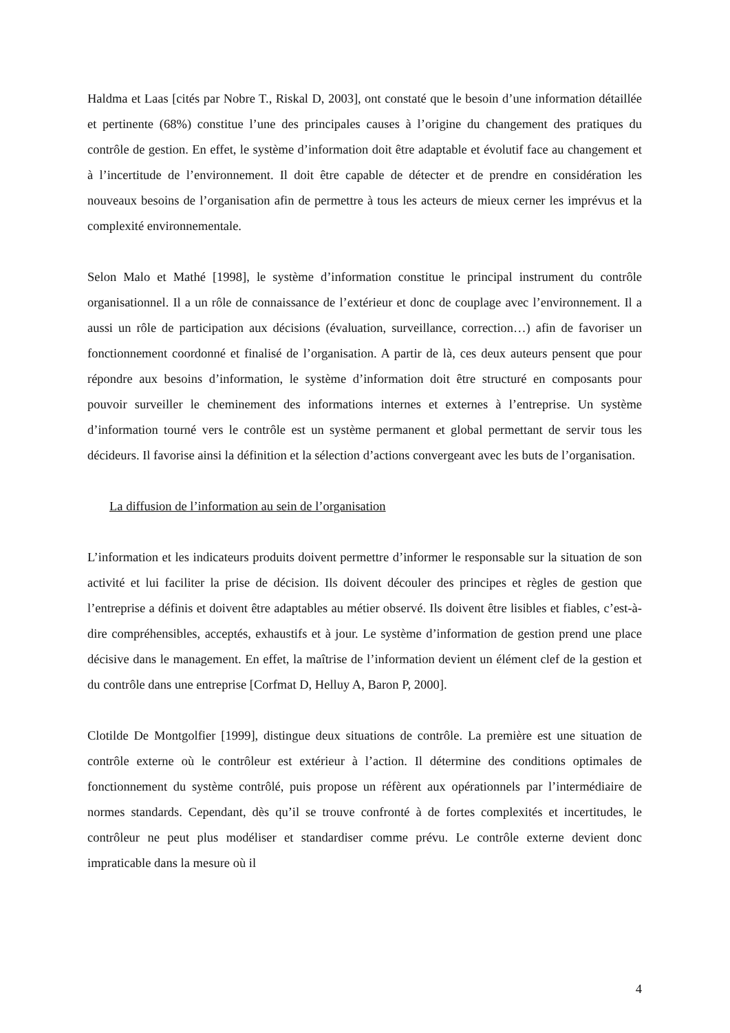Haldma et Laas [cités par Nobre T., Riskal D, 2003], ont constaté que le besoin d’une information détaillée et pertinente (68%) constitue l’une des principales causes à l’origine du changement des pratiques du contrôle de gestion. En effet, le système d’information doit être adaptable et évolutif face au changement et à l’incertitude de l’environnement. Il doit être capable de détecter et de prendre en considération les nouveaux besoins de l’organisation afin de permettre à tous les acteurs de mieux cerner les imprévus et la complexité environnementale.
Selon Malo et Mathé [1998], le système d’information constitue le principal instrument du contrôle organisationnel. Il a un rôle de connaissance de l’extérieur et donc de couplage avec l’environnement. Il a aussi un rôle de participation aux décisions (évaluation, surveillance, correction…) afin de favoriser un fonctionnement coordonné et finalisé de l’organisation. A partir de là, ces deux auteurs pensent que pour répondre aux besoins d’information, le système d’information doit être structuré en composants pour pouvoir surveiller le cheminement des informations internes et externes à l’entreprise. Un système d’information tourné vers le contrôle est un système permanent et global permettant de servir tous les décideurs. Il favorise ainsi la définition et la sélection d’actions convergeant avec les buts de l’organisation.
La diffusion de l’information au sein de l’organisation
L’information et les indicateurs produits doivent permettre d’informer le responsable sur la situation de son activité et lui faciliter la prise de décision. Ils doivent découler des principes et règles de gestion que l’entreprise a définis et doivent être adaptables au métier observé. Ils doivent être lisibles et fiables, c’est-à-dire compréhensibles, acceptés, exhaustifs et à jour. Le système d’information de gestion prend une place décisive dans le management. En effet, la maîtrise de l’information devient un élément clef de la gestion et du contrôle dans une entreprise [Corfmat D, Helluy A, Baron P, 2000].
Clotilde De Montgolfier [1999], distingue deux situations de contrôle. La première est une situation de contrôle externe où le contrôleur est extérieur à l’action. Il détermine des conditions optimales de fonctionnement du système contrôlé, puis propose un réfèrent aux opérationnels par l’intermédiaire de normes standards. Cependant, dès qu’il se trouve confronté à de fortes complexités et incertitudes, le contrôleur ne peut plus modéliser et standardiser comme prévu. Le contrôle externe devient donc impraticable dans la mesure où il
4